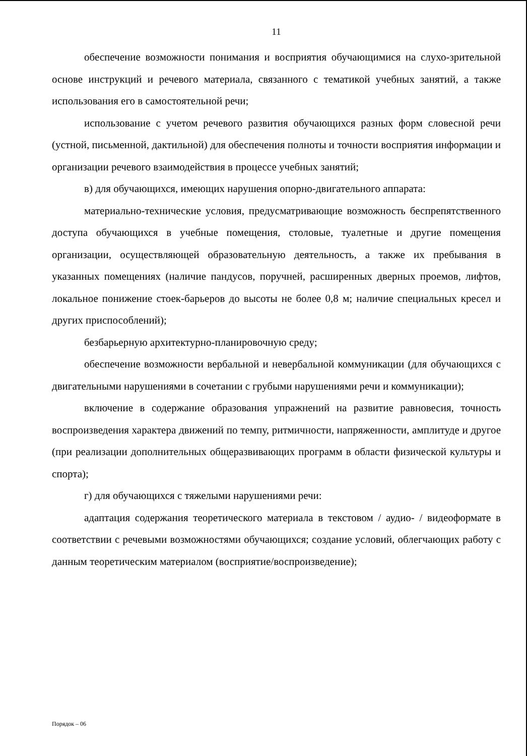11
обеспечение возможности понимания и восприятия обучающимися на слухо-зрительной основе инструкций и речевого материала, связанного с тематикой учебных занятий, а также использования его в самостоятельной речи;
использование с учетом речевого развития обучающихся разных форм словесной речи (устной, письменной, дактильной) для обеспечения полноты и точности восприятия информации и организации речевого взаимодействия в процессе учебных занятий;
в) для обучающихся, имеющих нарушения опорно-двигательного аппарата:
материально-технические условия, предусматривающие возможность беспрепятственного доступа обучающихся в учебные помещения, столовые, туалетные и другие помещения организации, осуществляющей образовательную деятельность, а также их пребывания в указанных помещениях (наличие пандусов, поручней, расширенных дверных проемов, лифтов, локальное понижение стоек-барьеров до высоты не более 0,8 м; наличие специальных кресел и других приспособлений);
безбарьерную архитектурно-планировочную среду;
обеспечение возможности вербальной и невербальной коммуникации (для обучающихся с двигательными нарушениями в сочетании с грубыми нарушениями речи и коммуникации);
включение в содержание образования упражнений на развитие равновесия, точность воспроизведения характера движений по темпу, ритмичности, напряженности, амплитуде и другое (при реализации дополнительных общеразвивающих программ в области физической культуры и спорта);
г) для обучающихся с тяжелыми нарушениями речи:
адаптация содержания теоретического материала в текстовом / аудио- / видеоформате в соответствии с речевыми возможностями обучающихся; создание условий, облегчающих работу с данным теоретическим материалом (восприятие/воспроизведение);
Порядок – 06